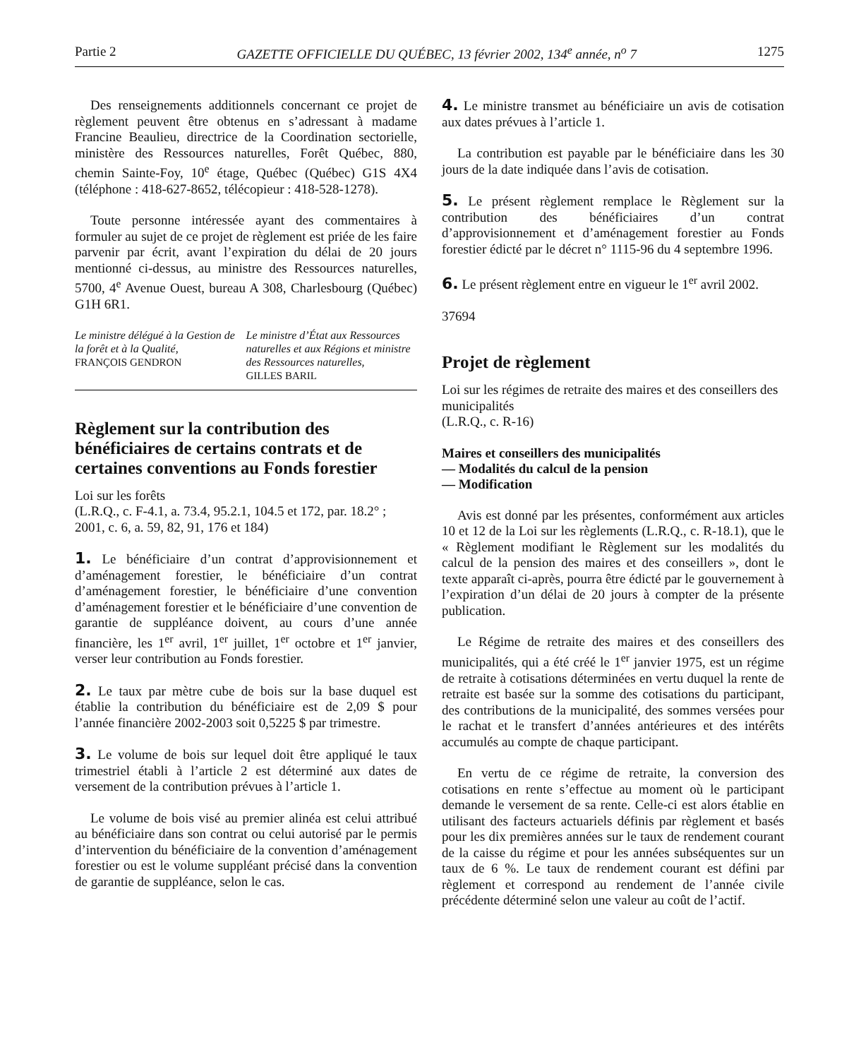Partie 2 GAZETTE OFFICIELLE DU QUÉBEC, 13 février 2002, 134<sup>e</sup> année, n<sup>o</sup> 7 1275
Des renseignements additionnels concernant ce projet de règlement peuvent être obtenus en s’adressant à madame Francine Beaulieu, directrice de la Coordination sectorielle, ministère des Ressources naturelles, Forêt Québec, 880, chemin Sainte-Foy, 10<sup>e</sup> étage, Québec (Québec) G1S 4X4 (téléphone : 418-627-8652, télécopieur : 418-528-1278).
Toute personne intéressée ayant des commentaires à formuler au sujet de ce projet de règlement est priée de les faire parvenir par écrit, avant l’expiration du délai de 20 jours mentionné ci-dessus, au ministre des Ressources naturelles, 5700, 4<sup>e</sup> Avenue Ouest, bureau A 308, Charlesbourg (Québec) G1H 6R1.
Le ministre délégué à la Gestion de la forêt et à la Qualité,
FRANÇOIS GENDRON
Le ministre d’État aux Ressources naturelles et aux Régions et ministre des Ressources naturelles,
GILLES BARIL
Règlement sur la contribution des bénéficiaires de certains contrats et de certaines conventions au Fonds forestier
Loi sur les forêts
(L.R.Q., c. F-4.1, a. 73.4, 95.2.1, 104.5 et 172, par. 18.2° ; 2001, c. 6, a. 59, 82, 91, 176 et 184)
1. Le bénéficiaire d’un contrat d’approvisionnement et d’aménagement forestier, le bénéficiaire d’un contrat d’aménagement forestier, le bénéficiaire d’une convention d’aménagement forestier et le bénéficiaire d’une convention de garantie de suppléance doivent, au cours d’une année financière, les 1<sup>er</sup> avril, 1<sup>er</sup> juillet, 1<sup>er</sup> octobre et 1<sup>er</sup> janvier, verser leur contribution au Fonds forestier.
2. Le taux par mètre cube de bois sur la base duquel est établie la contribution du bénéficiaire est de 2,09 $ pour l’année financière 2002-2003 soit 0,5225 $ par trimestre.
3. Le volume de bois sur lequel doit être appliqué le taux trimestriel établi à l’article 2 est déterminé aux dates de versement de la contribution prévues à l’article 1.
Le volume de bois visé au premier alinéa est celui attribué au bénéficiaire dans son contrat ou celui autorisé par le permis d’intervention du bénéficiaire de la convention d’aménagement forestier ou est le volume suppléant précisé dans la convention de garantie de suppléance, selon le cas.
4. Le ministre transmet au bénéficiaire un avis de cotisation aux dates prévues à l’article 1.
La contribution est payable par le bénéficiaire dans les 30 jours de la date indiquée dans l’avis de cotisation.
5. Le présent règlement remplace le Règlement sur la contribution des bénéficiaires d’un contrat d’approvisionnement et d’aménagement forestier au Fonds forestier édicté par le décret n° 1115-96 du 4 septembre 1996.
6. Le présent règlement entre en vigueur le 1<sup>er</sup> avril 2002.
37694
Projet de règlement
Loi sur les régimes de retraite des maires et des conseillers des municipalités
(L.R.Q., c. R-16)
Maires et conseillers des municipalités
— Modalités du calcul de la pension
— Modification
Avis est donné par les présentes, conformément aux articles 10 et 12 de la Loi sur les règlements (L.R.Q., c. R-18.1), que le « Règlement modifiant le Règlement sur les modalités du calcul de la pension des maires et des conseillers », dont le texte apparaît ci-après, pourra être édicté par le gouvernement à l’expiration d’un délai de 20 jours à compter de la présente publication.
Le Régime de retraite des maires et des conseillers des municipalités, qui a été créé le 1<sup>er</sup> janvier 1975, est un régime de retraite à cotisations déterminées en vertu duquel la rente de retraite est basée sur la somme des cotisations du participant, des contributions de la municipalité, des sommes versées pour le rachat et le transfert d’années antérieures et des intérêts accumulés au compte de chaque participant.
En vertu de ce régime de retraite, la conversion des cotisations en rente s’effectue au moment où le participant demande le versement de sa rente. Celle-ci est alors établie en utilisant des facteurs actuariels définis par règlement et basés pour les dix premières années sur le taux de rendement courant de la caisse du régime et pour les années subséquentes sur un taux de 6 %. Le taux de rendement courant est défini par règlement et correspond au rendement de l’année civile précédente déterminé selon une valeur au coût de l’actif.